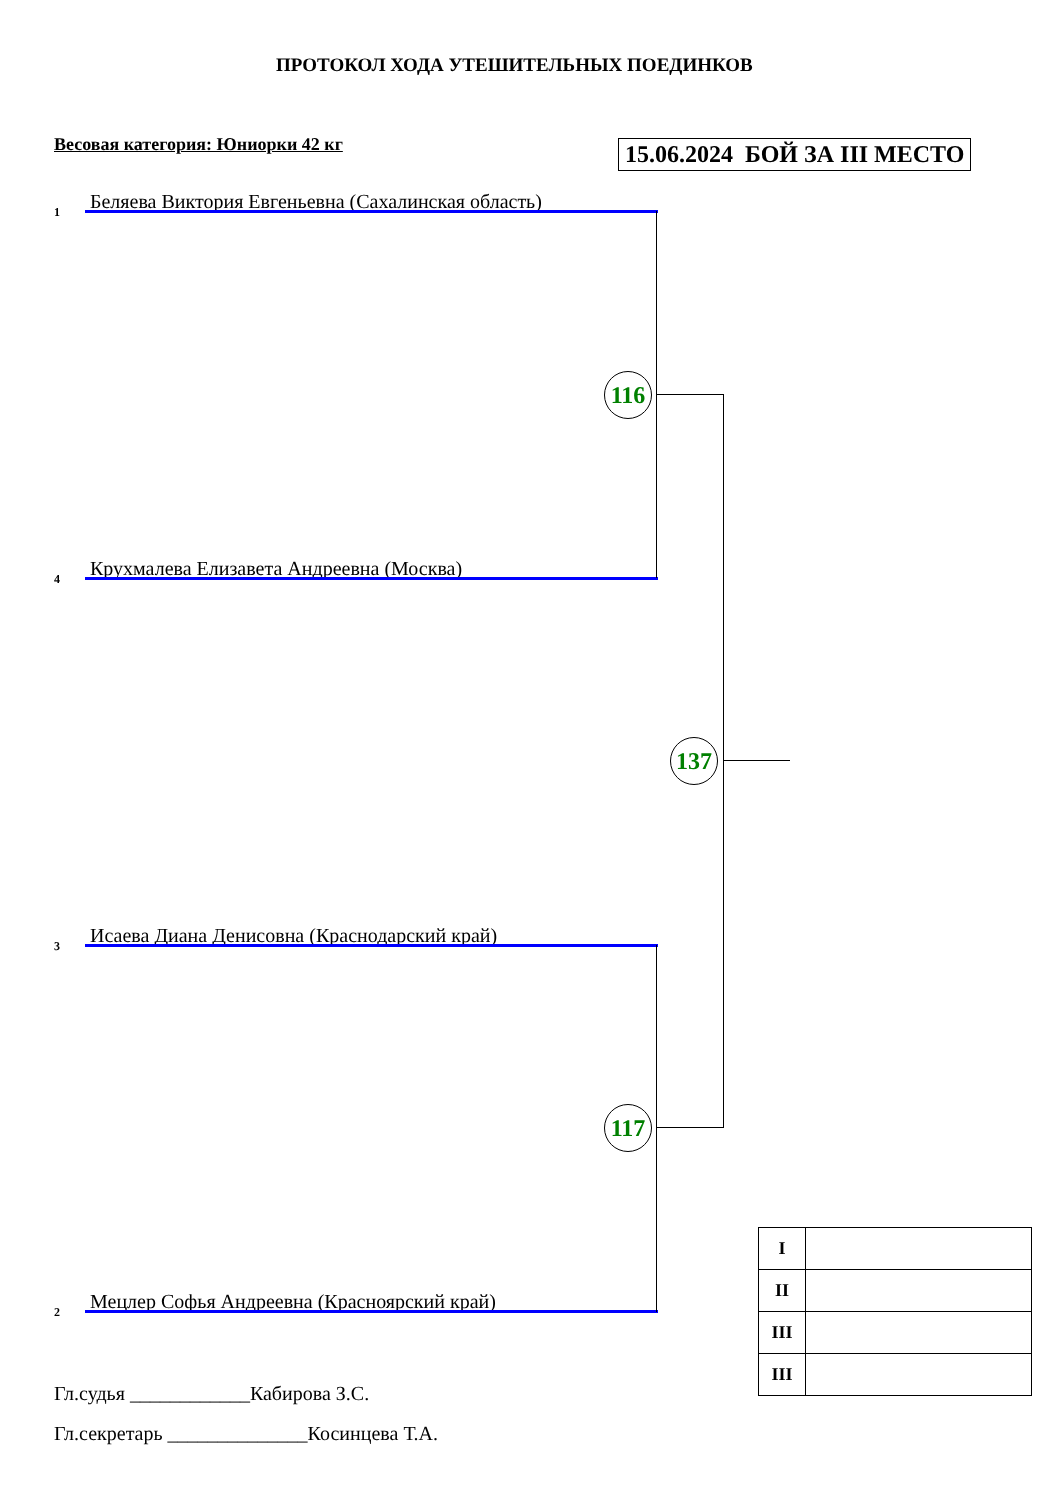ПРОТОКОЛ ХОДА УТЕШИТЕЛЬНЫХ ПОЕДИНКОВ
Весовая категория: Юниорки 42 кг 15.06.2024 БОЙ ЗА III МЕСТО
1 Беляева Виктория Евгеньевна (Сахалинская область)
4 Крухмалева Елизавета Андреевна (Москва)
3 Исаева Диана Денисовна (Краснодарский край)
2 Мецлер Софья Андреевна (Красноярский край)
116
117
137
| I | |
| II | |
| III | |
| III | |
Гл.судья ____________Кабирова З.С.
Гл.секретарь ______________Косинцева Т.А.